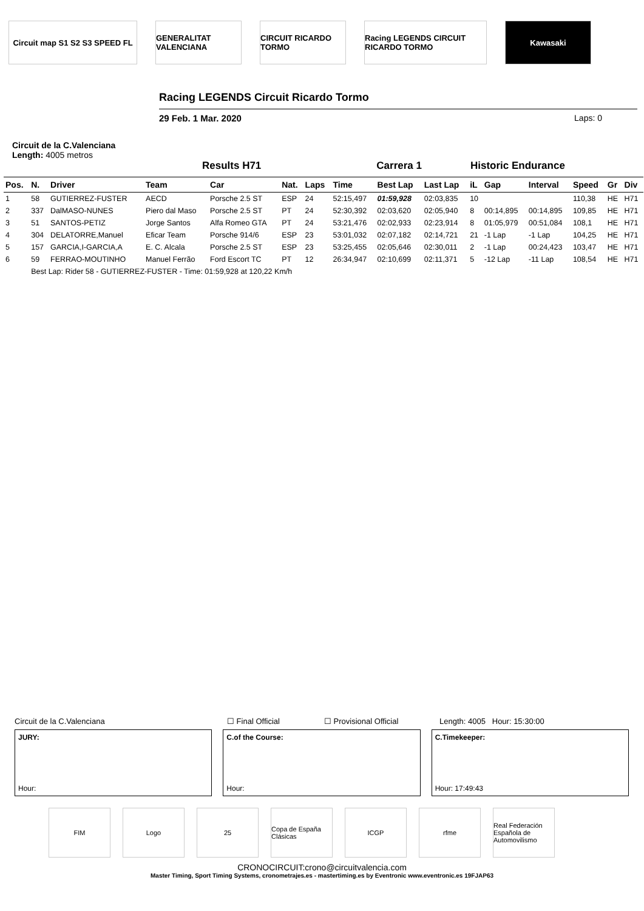Circuit map S1 S2 S3 SPEED FL
GENERALITAT VALENCIANA
CIRCUIT RICARDO TORMO
Racing LEGENDS CIRCUIT RICARDO TORMO
Kawasaki
Racing LEGENDS Circuit Ricardo Tormo
29 Feb. 1 Mar. 2020 Laps: 0
Circuit de la C.Valenciana
Length: 4005 metros
Results H71 Carrera 1 Historic Endurance
| Pos. | N. | Driver | Team | Car | Nat. | Laps | Time | Best Lap | Last Lap | iL | Gap | Interval | Speed | Gr | Div |
| --- | --- | --- | --- | --- | --- | --- | --- | --- | --- | --- | --- | --- | --- | --- | --- |
| 1 | 58 | GUTIERREZ-FUSTER | AECD | Porsche 2.5 ST | ESP | 24 | 52:15,497 | 01:59,928 | 02:03,835 | 10 | | | 110,38 | HE | H71 |
| 2 | 337 | DalMASO-NUNES | Piero dal Maso | Porsche 2.5 ST | PT | 24 | 52:30,392 | 02:03,620 | 02:05,940 | 8 | 00:14,895 | 00:14,895 | 109,85 | HE | H71 |
| 3 | 51 | SANTOS-PETIZ | Jorge Santos | Alfa Romeo GTA | PT | 24 | 53:21,476 | 02:02,933 | 02:23,914 | 8 | 01:05,979 | 00:51,084 | 108,1 | HE | H71 |
| 4 | 304 | DELATORRE,Manuel | Eficar Team | Porsche 914/6 | ESP | 23 | 53:01,032 | 02:07,182 | 02:14,721 | 21 | -1 Lap | -1 Lap | 104,25 | HE | H71 |
| 5 | 157 | GARCIA,I-GARCIA,A | E. C. Alcala | Porsche 2.5 ST | ESP | 23 | 53:25,455 | 02:05,646 | 02:30,011 | 2 | -1 Lap | 00:24,423 | 103,47 | HE | H71 |
| 6 | 59 | FERRAO-MOUTINHO | Manuel Ferrão | Ford Escort TC | PT | 12 | 26:34,947 | 02:10,699 | 02:11,371 | 5 | -12 Lap | -11 Lap | 108,54 | HE | H71 |
| | Best Lap: Rider 58 - GUTIERREZ-FUSTER - Time: 01:59,928 at 120,22 Km/h | | | | | | | | | | | | | | |
Circuit de la C.Valenciana ☐ Final Official ☐ Provisional Official Length: 4005 Hour: 15:30:00
JURY:
Hour:
C.of the Course:
Hour:
C.Timekeeper:
Hour: 17:49:43
FIM Logo 25 Copa de España Clásicas
ICGP rfme Real Federación Española de Automovilismo
CRONOCIRCUIT:crono@circuitvalencia.com
Master Timing, Sport Timing Systems, cronometrajes.es - mastertiming.es by Eventronic www.eventronic.es 19FJAP63